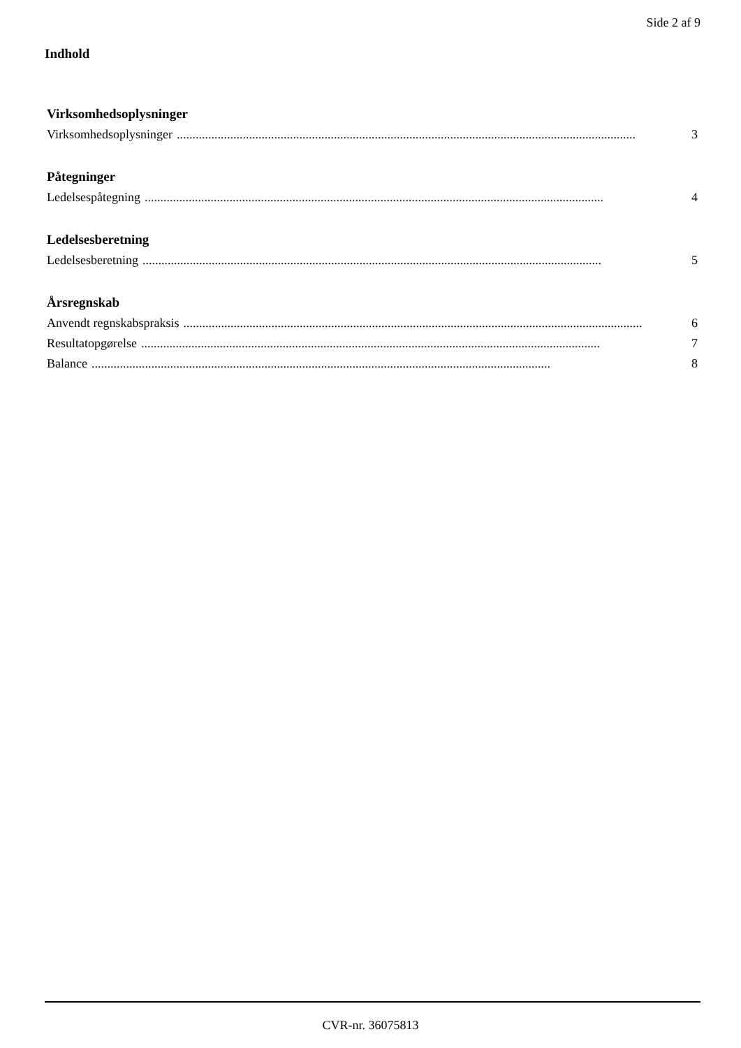Side 2 af 9
Indhold
Virksomhedsoplysninger
Virksomhedsoplysninger.................................................................................................................................................. 3
Påtegninger
Ledelsespåtegning.................................................................................................................................................. 4
Ledelsesberetning
Ledelsesberetning.................................................................................................................................................. 5
Årsregnskab
Anvendt regnskabspraksis.................................................................................................................................................. 6
Resultatopgørelse.................................................................................................................................................. 7
Balance.................................................................................................................................................. 8
CVR-nr. 36075813